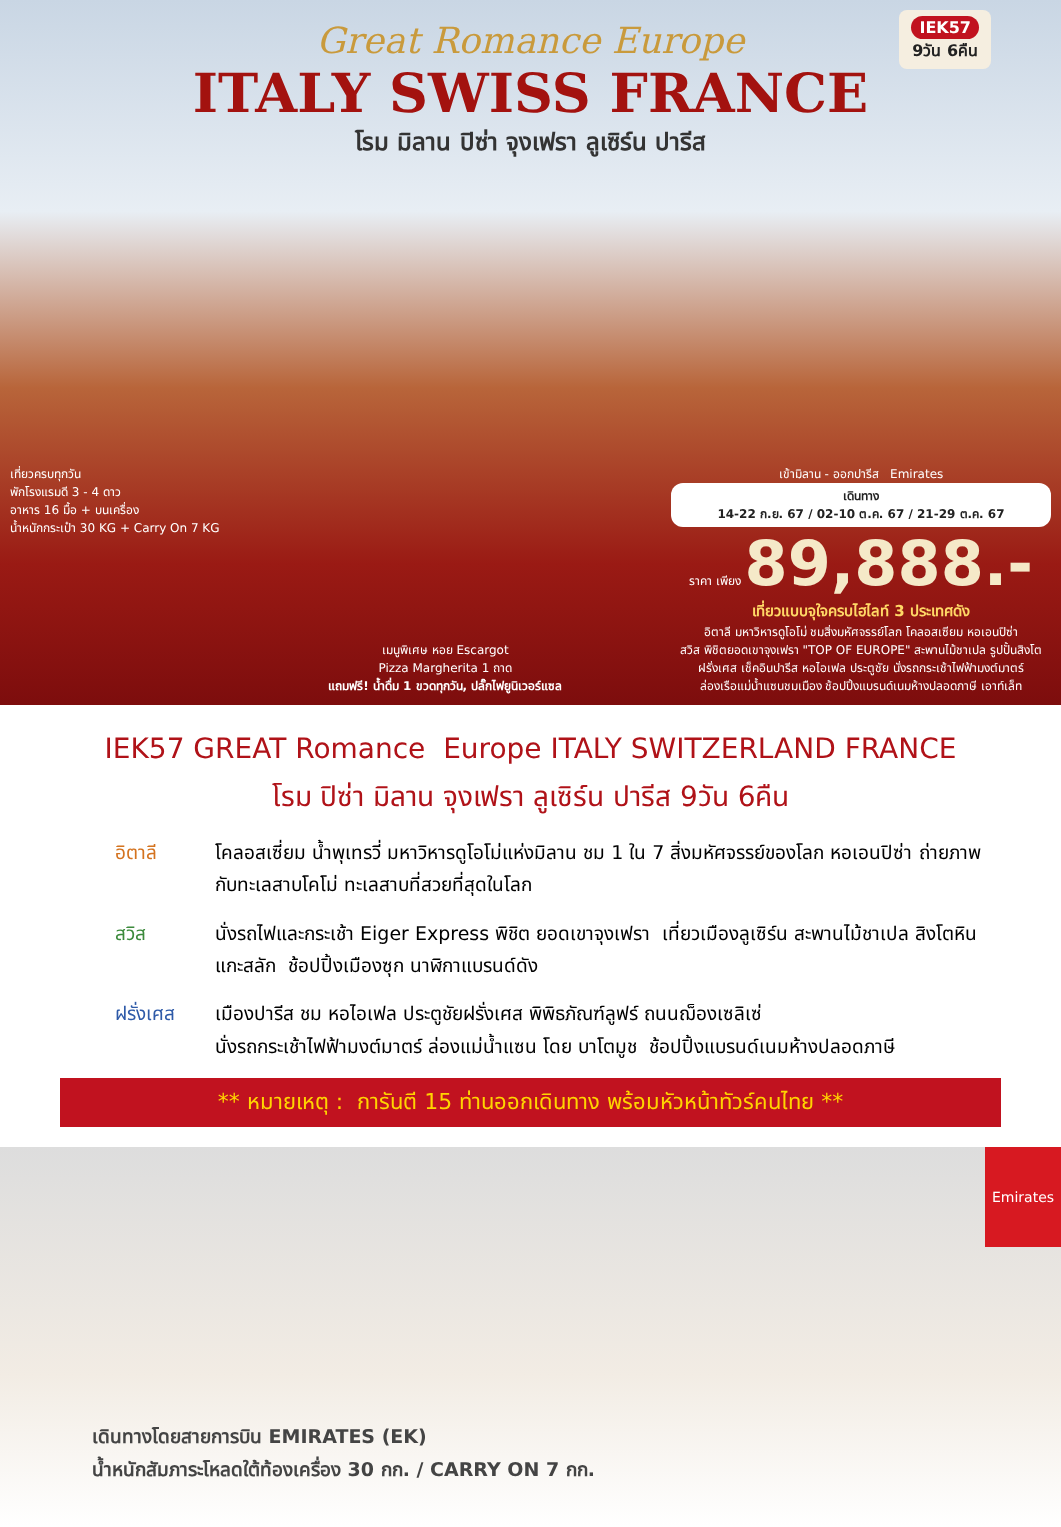IEK57
9วัน 6คืน
Great Romance Europe
ITALY SWISS FRANCE
โรม มิลาน ปิซ่า จุงเฟรา ลูเซิร์น ปารีส
เที่ยวครบทุกวัน
พักโรงแรมดี 3 - 4 ดาว
อาหาร 16 มื้อ + บนเครื่อง
น้ำหนักกระเป๋า 30 KG + Carry On 7 KG
เมนูพิเศษ หอย Escargot
Pizza Margherita 1 ถาด
แถมฟรี! น้ำดื่ม 1 ขวดทุกวัน, ปลั๊กไฟยูนิเวอร์แซล
เข้ามิลาน - ออกปารีส Emirates
เดินทาง
14-22 ก.ย. 67 / 02-10 ต.ค. 67 / 21-29 ต.ค. 67
ราคา เพียง 89,888.-
เที่ยวแบบจุใจครบไฮไลท์ 3 ประเทศดัง
อิตาลี มหาวิหารดูโอโม่ ชมสิ่งมหัศจรรย์โลก โคลอสเซียม หอเอนปิซ่า
สวิส พิชิตยอดเขาจุงเฟรา "TOP OF EUROPE" สะพานไม้ชาเปล รูปปั้นสิงโต
ฝรั่งเศส เช็คอินปารีส หอไอเฟล ประตูชัย นั่งรถกระเช้าไฟฟ้ามงต์มาตร์
ล่องเรือแม่น้ำแซนชมเมือง ช้อปปิ้งแบรนด์เนมห้างปลอดภาษี เอาท์เล็ท
IEK57 GREAT Romance Europe ITALY SWITZERLAND FRANCE
โรม ปิซ่า มิลาน จุงเฟรา ลูเซิร์น ปารีส 9วัน 6คืน
อิตาลี โคลอสเซี่ยม น้ำพุเทรวี่ มหาวิหารดูโอโม่แห่งมิลาน ชม 1 ใน 7 สิ่งมหัศจรรย์ของโลก หอเอนปิซ่า ถ่ายภาพกับทะเลสาบโคโม่ ทะเลสาบที่สวยที่สุดในโลก
สวิส นั่งรถไฟและกระเช้า Eiger Express พิชิต ยอดเขาจุงเฟรา เที่ยวเมืองลูเซิร์น สะพานไม้ชาเปล สิงโตหินแกะสลัก ช้อปปิ้งเมืองซุก นาฬิกาแบรนด์ดัง
ฝรั่งเศส เมืองปารีส ชม หอไอเฟล ประตูชัยฝรั่งเศส พิพิธภัณฑ์ลูฟร์ ถนนฌ็องเซลิเซ่
นั่งรถกระเช้าไฟฟ้ามงต์มาตร์ ล่องแม่น้ำแซน โดย บาโตมูช ช้อปปิ้งแบรนด์เนมห้างปลอดภาษี
** หมายเหตุ : การันตี 15 ท่านออกเดินทาง พร้อมหัวหน้าทัวร์คนไทย **
Emirates
เดินทางโดยสายการบิน EMIRATES (EK)
น้ำหนักสัมภาระโหลดใต้ท้องเครื่อง 30 กก. / CARRY ON 7 กก.